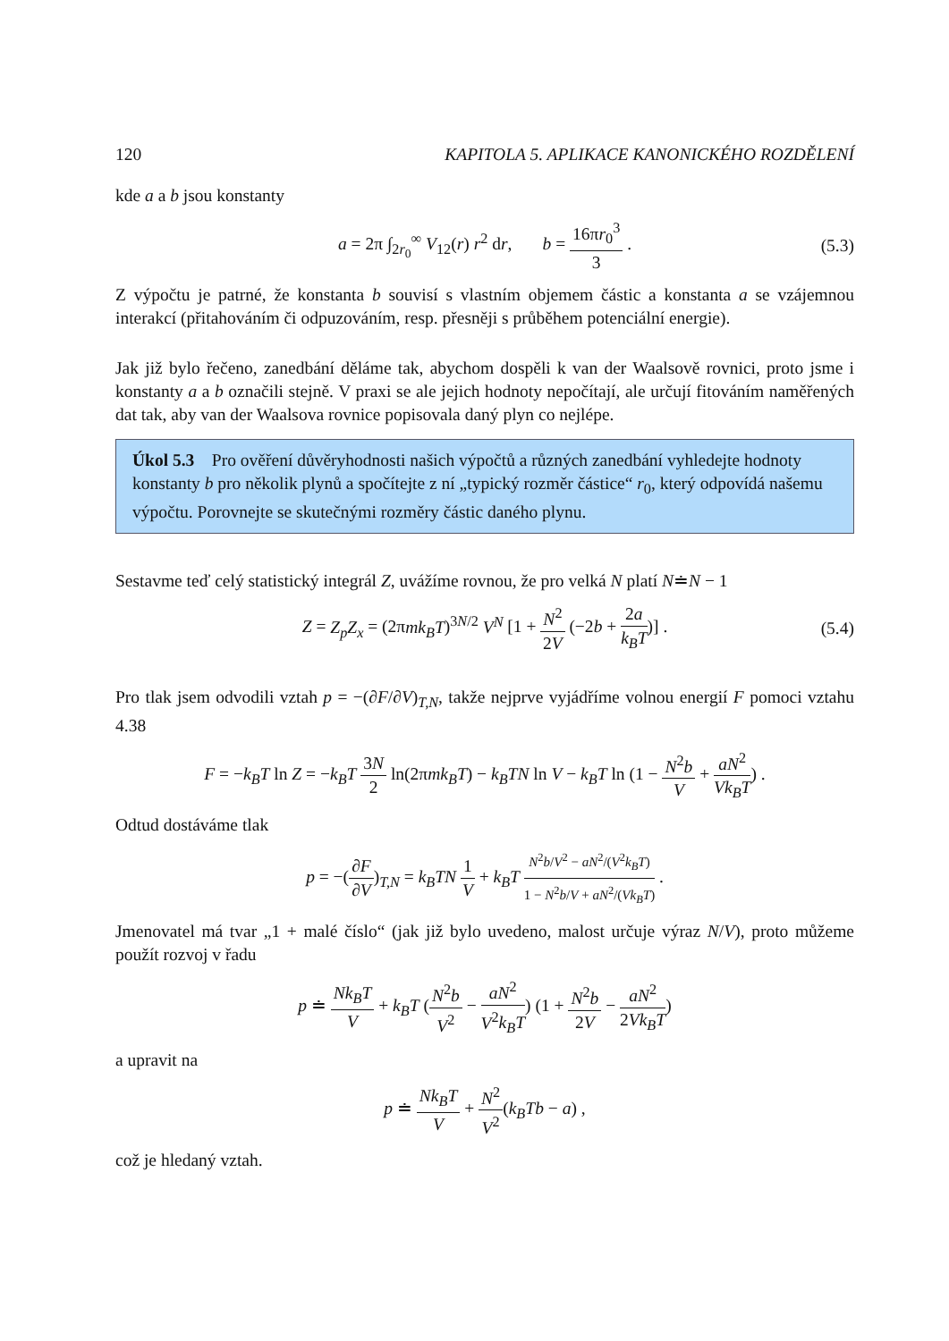120 KAPITOLA 5. APLIKACE KANONICKÉHO ROZDĚLENÍ
kde a a b jsou konstanty
a = 2π ∫<sub>2r<sub>0</sub></sub><sup>∞</sup> V<sub>12</sub>(r) r<sup>2</sup> dr, b = 16πr<sub>0</sub><sup>3</sup> 3 . (5.3)
Z výpočtu je patrné, že konstanta b souvisí s vlastním objemem částic a konstanta a se vzájemnou interakcí (přitahováním či odpuzováním, resp. přesněji s průběhem potenciální energie).
Jak již bylo řečeno, zanedbání děláme tak, abychom dospěli k van der Waalsově rovnici, proto jsme i konstanty a a b označili stejně. V praxi se ale jejich hodnoty nepočítají, ale určují fitováním naměřených dat tak, aby van der Waalsova rovnice popisovala daný plyn co nejlépe.
Úkol 5.3 Pro ověření důvěryhodnosti našich výpočtů a různých zanedbání vyhledejte hodnoty konstanty b pro několik plynů a spočítejte z ní „typický rozměr částice“ r<sub>0</sub>, který odpovídá našemu výpočtu. Porovnejte se skutečnými rozměry částic daného plynu.
Sestavme teď celý statistický integrál Z, uvážíme rovnou, že pro velká N platí N≐N − 1
Z = Z<sub>p</sub>Z<sub>x</sub> = (2πmk<sub>B</sub>T)<sup>3N/2</sup> V<sup>N</sup> [1 + N<sup>2</sup> 2V (−2b + 2a k<sub>B</sub>T)] . (5.4)
Pro tlak jsem odvodili vztah p = −(∂F/∂V)<sub>T,N</sub>, takže nejprve vyjádříme volnou energií F pomoci vztahu 4.38
F = −k<sub>B</sub>T ln Z = −k<sub>B</sub>T 3N 2 ln(2πmk<sub>B</sub>T) − k<sub>B</sub>TN ln V − k<sub>B</sub>T ln (1 − N<sup>2</sup>b V + aN<sup>2</sup> Vk<sub>B</sub>T) .
Odtud dostáváme tlak
p = −(∂F ∂V)<sub>T,N</sub> = k<sub>B</sub>TN 1 V + k<sub>B</sub>T N<sup>2</sup>b/V<sup>2</sup> − aN<sup>2</sup>/(V<sup>2</sup>k<sub>B</sub>T) 1 − N<sup>2</sup>b/V + aN<sup>2</sup>/(Vk<sub>B</sub>T) .
Jmenovatel má tvar „1 + malé číslo“ (jak již bylo uvedeno, malost určuje výraz N/V), proto můžeme použít rozvoj v řadu
p ≐ Nk<sub>B</sub>T V + k<sub>B</sub>T (N<sup>2</sup>b V<sup>2</sup> − aN<sup>2</sup> V<sup>2</sup>k<sub>B</sub>T) (1 + N<sup>2</sup>b 2V − aN<sup>2</sup> 2Vk<sub>B</sub>T)
a upravit na
p ≐ Nk<sub>B</sub>T V + N<sup>2</sup> V<sup>2</sup>(k<sub>B</sub>Tb − a) ,
což je hledaný vztah.